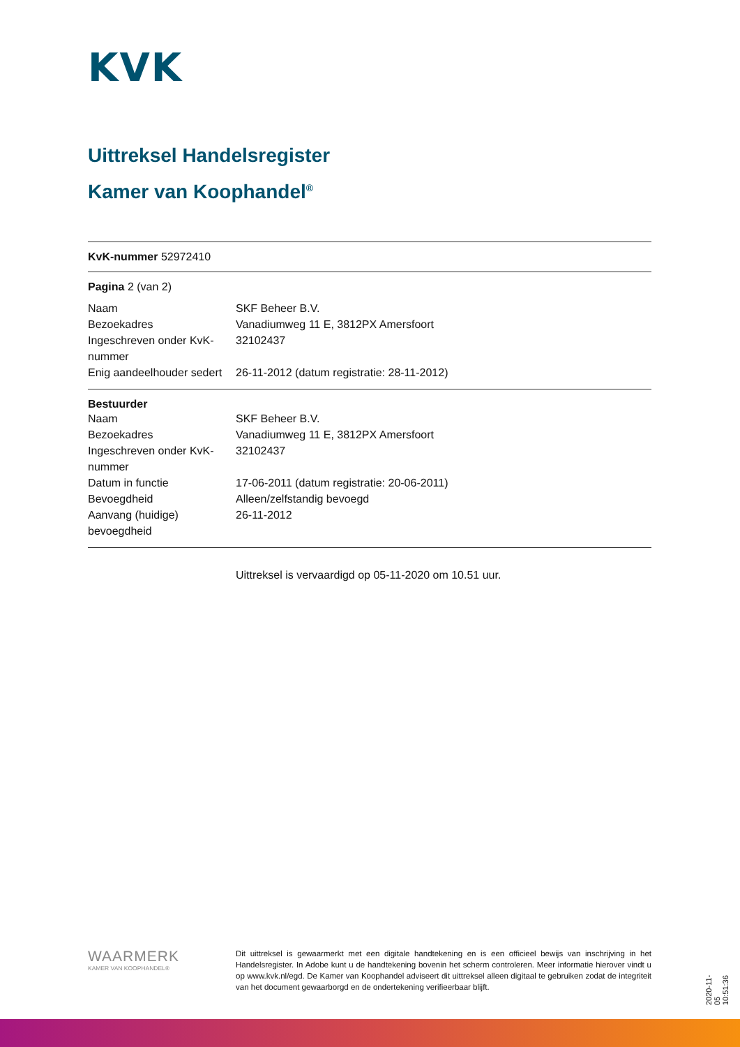KVK
Uittreksel Handelsregister
Kamer van Koophandel<sup>®</sup>
KvK-nummer 52972410
Pagina 2 (van 2)
| Naam | SKF Beheer B.V. |
| Bezoekadres | Vanadiumweg 11 E, 3812PX Amersfoort |
| Ingeschreven onder KvK-nummer | 32102437 |
| Enig aandeelhouder sedert | 26-11-2012 (datum registratie: 28-11-2012) |
Bestuurder
| Naam | SKF Beheer B.V. |
| Bezoekadres | Vanadiumweg 11 E, 3812PX Amersfoort |
| Ingeschreven onder KvK-nummer | 32102437 |
| Datum in functie | 17-06-2011 (datum registratie: 20-06-2011) |
| Bevoegdheid | Alleen/zelfstandig bevoegd |
| Aanvang (huidige) bevoegdheid | 26-11-2012 |
Uittreksel is vervaardigd op 05-11-2020 om 10.51 uur.
WAARMERK
KAMER VAN KOOPHANDEL®
Dit uittreksel is gewaarmerkt met een digitale handtekening en is een officieel bewijs van inschrijving in het Handelsregister. In Adobe kunt u de handtekening bovenin het scherm controleren. Meer informatie hierover vindt u op www.kvk.nl/egd. De Kamer van Koophandel adviseert dit uittreksel alleen digitaal te gebruiken zodat de integriteit van het document gewaarborgd en de ondertekening verifieerbaar blijft.
2020-11-05 10:51:36